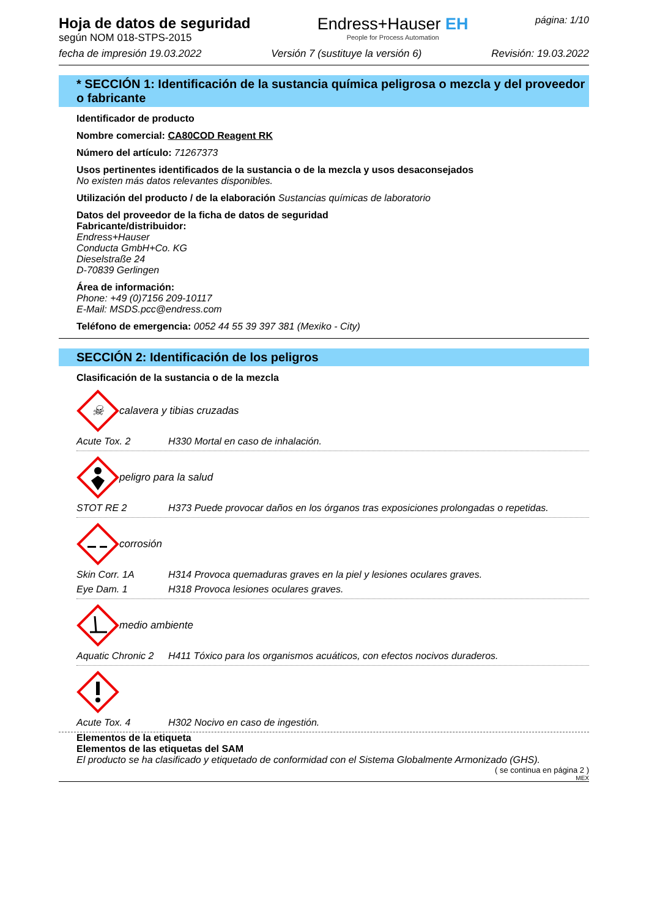Hoja de datos de seguridad
según NOM 018-STPS-2015
Endress+Hauser EH
People for Process Automation
página: 1/10
fecha de impresión 19.03.2022 Versión 7 (sustituye la versión 6) Revisión: 19.03.2022
* SECCIÓN 1: Identificación de la sustancia química peligrosa o mezcla y del proveedor o fabricante
Identificador de producto
Nombre comercial: CA80COD Reagent RK
Número del artículo: 71267373
Usos pertinentes identificados de la sustancia o de la mezcla y usos desaconsejados
No existen más datos relevantes disponibles.
Utilización del producto / de la elaboración Sustancias químicas de laboratorio
Datos del proveedor de la ficha de datos de seguridad
Fabricante/distribuidor:
Endress+Hauser
Conducta GmbH+Co. KG
Dieselstraße 24
D-70839 Gerlingen
Área de información:
Phone: +49 (0)7156 209-10117
E-Mail: MSDS.pcc@endress.com
Teléfono de emergencia: 0052 44 55 39 397 381 (Mexiko - City)
SECCIÓN 2: Identificación de los peligros
Clasificación de la sustancia o de la mezcla
☠
calavera y tibias cruzadas
Acute Tox. 2 H330 Mortal en caso de inhalación.
peligro para la salud
STOT RE 2 H373 Puede provocar daños en los órganos tras exposiciones prolongadas o repetidas.
corrosión
Skin Corr. 1A H314 Provoca quemaduras graves en la piel y lesiones oculares graves.
Eye Dam. 1 H318 Provoca lesiones oculares graves.
medio ambiente
Aquatic Chronic 2 H411 Tóxico para los organismos acuáticos, con efectos nocivos duraderos.
Acute Tox. 4 H302 Nocivo en caso de ingestión.
Elementos de la etiqueta
Elementos de las etiquetas del SAM
El producto se ha clasificado y etiquetado de conformidad con el Sistema Globalmente Armonizado (GHS).
( se continua en página 2 )
MEX